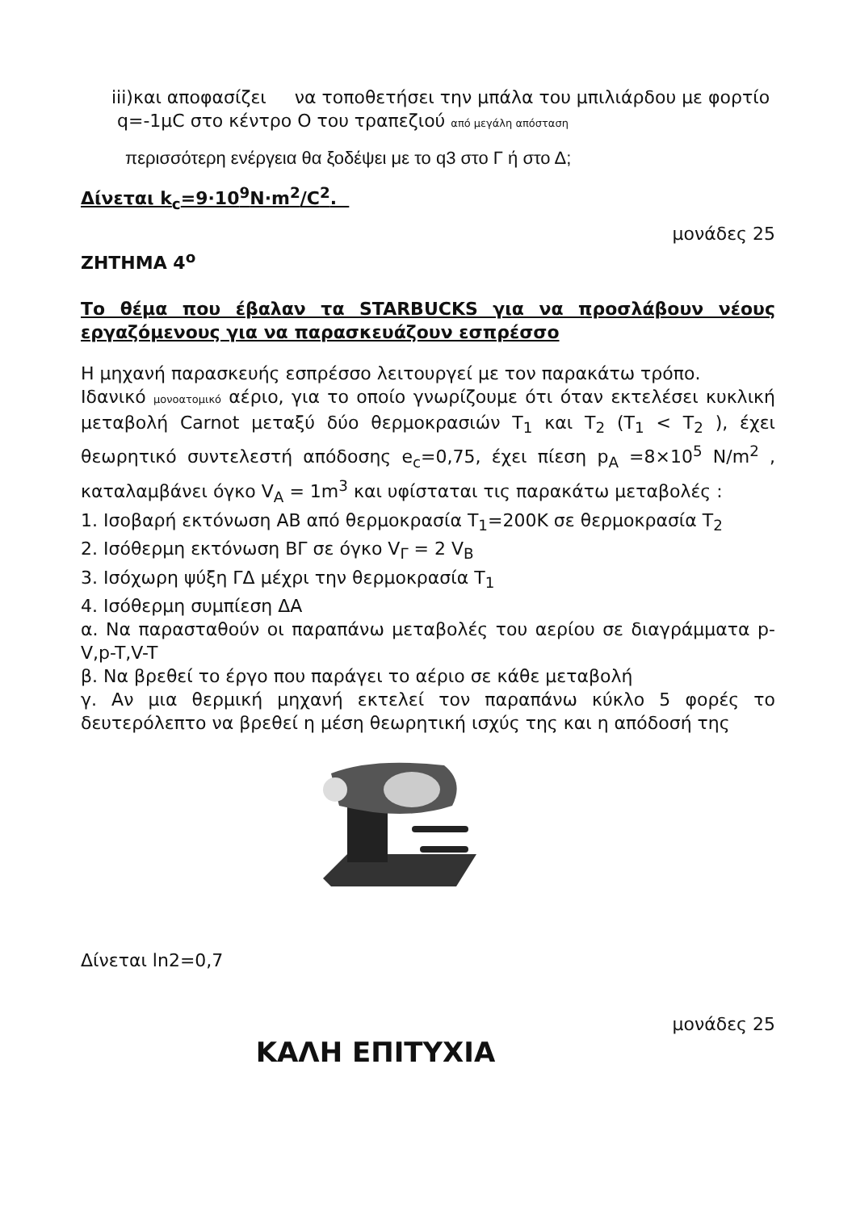iii)και αποφασίζει να τοποθετήσει την μπάλα του μπιλιάρδου με φορτίο
q=-1μC στο κέντρο Ο του τραπεζιού από μεγάλη απόσταση
περισσότερη ενέργεια θα ξοδέψει με το q3 στο Γ ή στο Δ;
Δίνεται k<sub>c</sub>=9·10<sup>9</sup>N·m<sup>2</sup>/C<sup>2</sup>.
μονάδες 25
ΖΗΤΗΜΑ 4<sup>ο</sup>
Το θέμα που έβαλαν τα STARBUCKS για να προσλάβουν νέους εργαζόμενους για να παρασκευάζουν εσπρέσσο
Η μηχανή παρασκευής εσπρέσσο λειτουργεί με τον παρακάτω τρόπο.
Ιδανικό μονοατομικό αέριο, για το οποίο γνωρίζουμε ότι όταν εκτελέσει κυκλική μεταβολή Carnot μεταξύ δύο θερμοκρασιών T<sub>1</sub> και T<sub>2</sub> (T<sub>1</sub> < T<sub>2</sub> ), έχει θεωρητικό συντελεστή απόδοσης e<sub>c</sub>=0,75, έχει πίεση p<sub>A</sub> =8×10<sup>5</sup> N/m<sup>2</sup> , καταλαμβάνει όγκο V<sub>A</sub> = 1m<sup>3</sup> και υφίσταται τις παρακάτω μεταβολές :
1. Ισοβαρή εκτόνωση ΑΒ από θερμοκρασία T<sub>1</sub>=200K σε θερμοκρασία T<sub>2</sub>
2. Ισόθερμη εκτόνωση ΒΓ σε όγκο V<sub>Γ</sub> = 2 V<sub>B</sub>
3. Ισόχωρη ψύξη ΓΔ μέχρι την θερμοκρασία T<sub>1</sub>
4. Ισόθερμη συμπίεση ΔΑ
α. Να παρασταθούν οι παραπάνω μεταβολές του αερίου σε διαγράμματα p-V,p-T,V-T
β. Να βρεθεί το έργο που παράγει το αέριο σε κάθε μεταβολή
γ. Αν μια θερμική μηχανή εκτελεί τον παραπάνω κύκλο 5 φορές το δευτερόλεπτο να βρεθεί η μέση θεωρητική ισχύς της και η απόδοσή της
Δίνεται ln2=0,7
μονάδες 25
ΚΑΛΗ ΕΠΙΤΥΧΙΑ